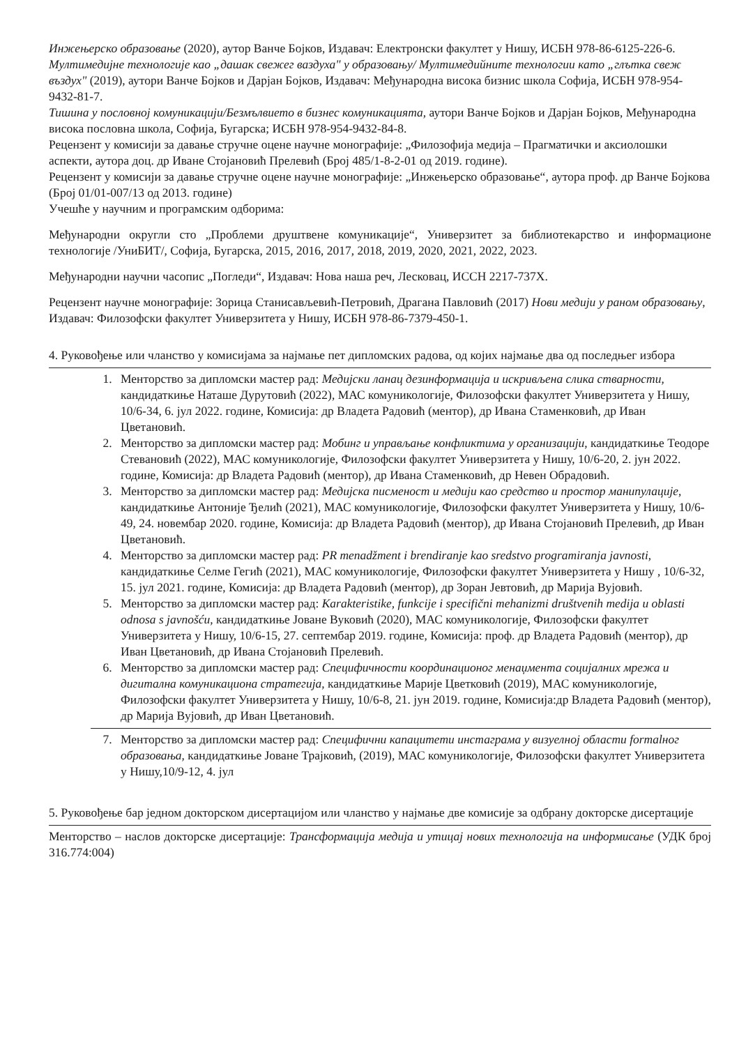Инжењерско образовање (2020), аутор Ванче Бојков, Издавач: Електронски факултет у Нишу, ИСБН 978-86-6125-226-6.
Мултимедијне технологије као „дашак свежег ваздуха" у образовању/ Мултимедийните технологии като „глътка свеж въздух" (2019), аутори Ванче Бојков и Дарјан Бојков, Издавач: Међународна висока бизнис школа Софија, ИСБН 978-954-9432-81-7.
Тишина у пословној комуникацији/Безмълвието в бизнес комуникацията, аутори Ванче Бојков и Дарјан Бојков, Међународна висока пословна школа, Софија, Бугарска; ИСБН 978-954-9432-84-8.
Рецензент у комисији за давање стручне оцене научне монографије: „Филозофија медија – Прагматички и аксиолошки аспекти, аутора доц. др Иване Стојановић Прелевић (Број 485/1-8-2-01 од 2019. године).
Рецензент у комисији за давање стручне оцене научне монографије: „Инжењерско образовање“, аутора проф. др Ванче Бојкова (Број 01/01-007/13 од 2013. године)
Учешће у научним и програмским одборима:
Међународни округли сто „Проблеми друштвене комуникације“, Универзитет за библиотекарство и информационе технологије /УниБИТ/, Софија, Бугарска, 2015, 2016, 2017, 2018, 2019, 2020, 2021, 2022, 2023.
Међународни научни часопис „Погледи“, Издавач: Нова наша реч, Лесковац, ИССН 2217-737X.
Рецензент научне монографије: Зорица Станисављевић-Петровић, Драгана Павловић (2017) Нови медији у раном образовању, Издавач: Филозофски факултет Универзитета у Нишу, ИСБН 978-86-7379-450-1.
4. Руковођење или чланство у комисијама за најмање пет дипломских радова, од којих најмање два од последњег избора
1. Менторство за дипломски мастер рад: Медијски ланац дезинформација и искривљена слика стварности, кандидаткиње Наташе Дурутовић (2022), МАС комуникологије, Филозофски факултет Универзитета у Нишу, 10/6-34, 6. јул 2022. године, Комисија: др Владета Радовић (ментор), др Ивана Стаменковић, др Иван Цветановић.
2. Менторство за дипломски мастер рад: Мобинг и управљање конфликтима у организацији, кандидаткиње Теодоре Стевановић (2022), МАС комуникологије, Филозофски факултет Универзитета у Нишу, 10/6-20, 2. јун 2022. године, Комисија: др Владета Радовић (ментор), др Ивана Стаменковић, др Невен Обрадовић.
3. Менторство за дипломски мастер рад: Медијска писменост и медији као средство и простор манипулације, кандидаткиње Антоније Ђелић (2021), МАС комуникологије, Филозофски факултет Универзитета у Нишу, 10/6-49, 24. новембар 2020. године, Комисија: др Владета Радовић (ментор), др Ивана Стојановић Прелевић, др Иван Цветановић.
4. Менторство за дипломски мастер рад: PR menadžment i brendiranje kao sredstvo programiranja javnosti, кандидаткиње Селме Гегић (2021), МАС комуникологије, Филозофски факултет Универзитета у Нишу , 10/6-32, 15. јул 2021. године, Комисија: др Владета Радовић (ментор), др Зоран Јевтовић, др Марија Вујовић.
5. Менторство за дипломски мастер рад: Karakteristike, funkcije i specifični mehanizmi društvenih medija u oblasti odnosa s javnošću, кандидаткиње Јоване Вуковић (2020), МАС комуникологије, Филозофски факултет Универзитета у Нишу, 10/6-15, 27. септембар 2019. године, Комисија: проф. др Владета Радовић (ментор), др Иван Цветановић, др Ивана Стојановић Прелевић.
6. Менторство за дипломски мастер рад: Специфичности координационог менаџмента социјалних мрежа и дигитална комуникациона стратегија, кандидаткиње Марије Цветковић (2019), МАС комуникологије, Филозофски факултет Универзитета у Нишу, 10/6-8, 21. јун 2019. године, Комисија:др Владета Радовић (ментор), др Марија Вујовић, др Иван Цветановић.
7. Менторство за дипломски мастер рад: Специфични капацитети инстаграма у визуелној области formalног образовања, кандидаткиње Јоване Трајковић, (2019), МАС комуникологије, Филозофски факултет Универзитета у Нишу,10/9-12, 4. јул
5. Руковођење бар једном докторском дисертацијом или чланство у најмање две комисије за одбрану докторске дисертације
Менторство – наслов докторске дисертације: Трансформација медија и утицај нових технологија на информисање (УДК број 316.774:004)